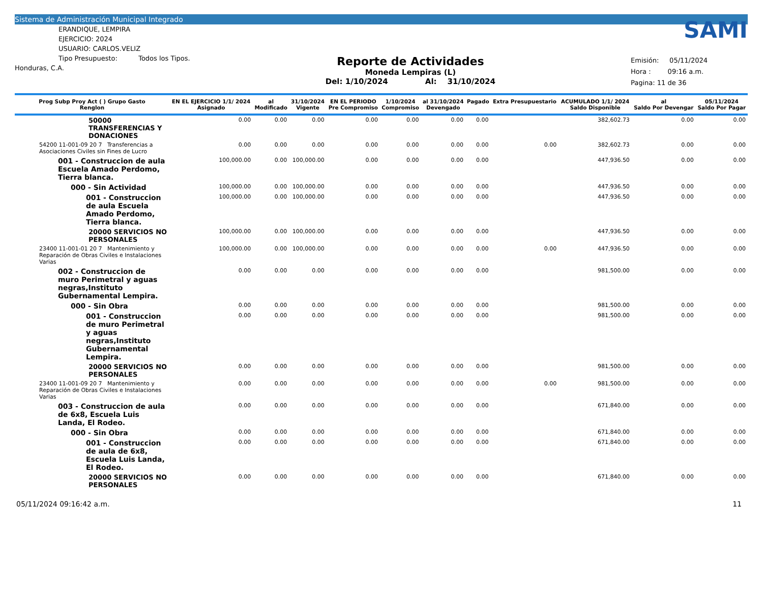Sistema de Administración Municipal Integrado
ERANDIQUE, LEMPIRA
EJERCICIO: 2024
USUARIO: CARLOS.VELIZ
Tipo Presupuesto: Todos los Tipos.
Honduras, C.A.
Reporte de Actividades
Moneda Lempiras (L)
Del: 1/10/2024 Al: 31/10/2024
SAMI
Emisión: 05/11/2024
Hora : 09:16 a.m.
Pagina: 11 de 36
| Prog Subp Proy Act ( ) Grupo Gasto Renglon | EN EL EJERCICIO 1/1/ 2024 Asignado | al Modificado | 31/10/2024 Vigente | EN EL PERIODO Pre Compromiso | 1/10/2024 Compromiso | al 31/10/2024 Devengado | Pagado | Extra Presupuestario | ACUMULADO 1/1/ 2024 Saldo Disponible | al Saldo Por Devengar | 05/11/2024 Saldo Por Pagar |
| --- | --- | --- | --- | --- | --- | --- | --- | --- | --- | --- | --- |
| 50000 TRANSFERENCIAS Y DONACIONES | 0.00 | 0.00 | 0.00 | 0.00 | 0.00 | 0.00 | 0.00 | | 382,602.73 | 0.00 | 0.00 |
| 54200 11-001-09 20 7 Transferencias a Asociaciones Civiles sin Fines de Lucro | 0.00 | 0.00 | 0.00 | 0.00 | 0.00 | 0.00 | 0.00 | 0.00 | 382,602.73 | 0.00 | 0.00 |
| 001 - Construccion de aula Escuela Amado Perdomo, Tierra blanca. | 100,000.00 | 0.00 | 100,000.00 | 0.00 | 0.00 | 0.00 | 0.00 | | 447,936.50 | 0.00 | 0.00 |
| 000 - Sin Actividad | 100,000.00 | 0.00 | 100,000.00 | 0.00 | 0.00 | 0.00 | 0.00 | | 447,936.50 | 0.00 | 0.00 |
| 001 - Construccion de aula Escuela Amado Perdomo, Tierra blanca. | 100,000.00 | 0.00 | 100,000.00 | 0.00 | 0.00 | 0.00 | 0.00 | | 447,936.50 | 0.00 | 0.00 |
| 20000 SERVICIOS NO PERSONALES | 100,000.00 | 0.00 | 100,000.00 | 0.00 | 0.00 | 0.00 | 0.00 | | 447,936.50 | 0.00 | 0.00 |
| 23400 11-001-01 20 7 Mantenimiento y Reparación de Obras Civiles e Instalaciones Varias | 100,000.00 | 0.00 | 100,000.00 | 0.00 | 0.00 | 0.00 | 0.00 | 0.00 | 447,936.50 | 0.00 | 0.00 |
| 002 - Construccion de muro Perimetral y aguas negras,Instituto Gubernamental Lempira. | 0.00 | 0.00 | 0.00 | 0.00 | 0.00 | 0.00 | 0.00 | | 981,500.00 | 0.00 | 0.00 |
| 000 - Sin Obra | 0.00 | 0.00 | 0.00 | 0.00 | 0.00 | 0.00 | 0.00 | | 981,500.00 | 0.00 | 0.00 |
| 001 - Construccion de muro Perimetral y aguas negras,Instituto Gubernamental Lempira. | 0.00 | 0.00 | 0.00 | 0.00 | 0.00 | 0.00 | 0.00 | | 981,500.00 | 0.00 | 0.00 |
| 20000 SERVICIOS NO PERSONALES | 0.00 | 0.00 | 0.00 | 0.00 | 0.00 | 0.00 | 0.00 | | 981,500.00 | 0.00 | 0.00 |
| 23400 11-001-09 20 7 Mantenimiento y Reparación de Obras Civiles e Instalaciones Varias | 0.00 | 0.00 | 0.00 | 0.00 | 0.00 | 0.00 | 0.00 | 0.00 | 981,500.00 | 0.00 | 0.00 |
| 003 - Construccion de aula de 6x8, Escuela Luis Landa, El Rodeo. | 0.00 | 0.00 | 0.00 | 0.00 | 0.00 | 0.00 | 0.00 | | 671,840.00 | 0.00 | 0.00 |
| 000 - Sin Obra | 0.00 | 0.00 | 0.00 | 0.00 | 0.00 | 0.00 | 0.00 | | 671,840.00 | 0.00 | 0.00 |
| 001 - Construccion de aula de 6x8, Escuela Luis Landa, El Rodeo. | 0.00 | 0.00 | 0.00 | 0.00 | 0.00 | 0.00 | 0.00 | | 671,840.00 | 0.00 | 0.00 |
| 20000 SERVICIOS NO PERSONALES | 0.00 | 0.00 | 0.00 | 0.00 | 0.00 | 0.00 | 0.00 | | 671,840.00 | 0.00 | 0.00 |
05/11/2024 09:16:42 a.m. 11